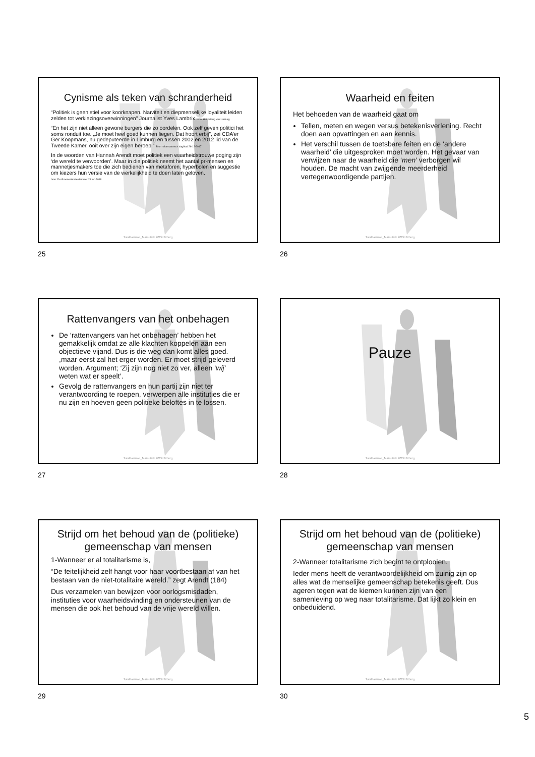Cynisme als teken van schranderheid
“Politiek is geen stiel voor koorknapen. Naïviteit en diepmenselijke loyaliteit leiden zelden tot verkiezingsoverwinningen” Journalist Yves Lambrix bron: Het belang van Limburg
“En het zijn niet alleen gewone burgers die zo oordelen. Ook zelf geven politici het soms ronduit toe. „Je moet heel goed kunnen liegen. Dat hoort erbij”, zei CDA’er Ger Koopmans, nu gedeputeerde in Limburg en tussen 2002 en 2012 lid van de Tweede Kamer, ooit over zijn eigen beroep.” Bron reformatorisch dagblad 26-12-2017
In de woorden van Hannah Arendt moet politiek een waarheidstrouwe poging zijn ‘de wereld te verwoorden’. Maar in die politiek neemt het aantal pr-mensen en mannetjesmakers toe die zich bedienen van metaforen, hyperbolen en suggestie om kiezers hun versie van de werkelijkheid te doen laten geloven.
bron: De Groene Amsterdammer 21 feb.2018
Totalitarisme_Maieutiek 2022-Tilburg
25
Waarheid en feiten
Het behoeden van de waarheid gaat om
Tellen, meten en wegen versus betekenisverlening. Recht doen aan opvattingen en aan kennis.
Het verschil tussen de toetsbare feiten en de ‘andere waarheid’ die uitgesproken moet worden. Het gevaar van verwijzen naar de waarheid die ‘men’ verborgen wil houden. De macht van zwijgende meerderheid vertegenwoordigende partijen.
Totalitarisme_Maieutiek 2022-Tilburg
26
Rattenvangers van het onbehagen
De ‘rattenvangers van het onbehagen’ hebben het gemakkelijk omdat ze alle klachten koppelen aan een objectieve vijand. Dus is die weg dan komt alles goed. ,maar eerst zal het erger worden. Er moet strijd geleverd worden. Argument; ‘Zij zijn nog niet zo ver, alleen ‘wij’ weten wat er speelt’.
Gevolg de rattenvangers en hun partij zijn niet ter verantwoording te roepen, verwerpen alle instituties die er nu zijn en hoeven geen politieke beloftes in te lossen.
Totalitarisme_Maieutiek 2022-Tilburg
27
Pauze
Totalitarisme_Maieutiek 2022-Tilburg
28
Strijd om het behoud van de (politieke) gemeenschap van mensen
1-Wanneer er al totalitarisme is,
“De feitelijkheid zelf hangt voor haar voortbestaan af van het bestaan van de niet-totalitaire wereld.” zegt Arendt (184)
Dus verzamelen van bewijzen voor oorlogsmisdaden, instituties voor waarheidsvinding en ondersteunen van de mensen die ook het behoud van de vrije wereld willen.
Totalitarisme_Maieutiek 2022-Tilburg
29
Strijd om het behoud van de (politieke) gemeenschap van mensen
2-Wanneer totalitarisme zich begint te ontplooien.
Ieder mens heeft de verantwoordelijkheid om zuinig zijn op alles wat de menselijke gemeenschap betekenis geeft. Dus ageren tegen wat de kiemen kunnen zijn van een samenleving op weg naar totalitarisme. Dat lijkt zo klein en onbeduidend.
Totalitarisme_Maieutiek 2022-Tilburg
30
5